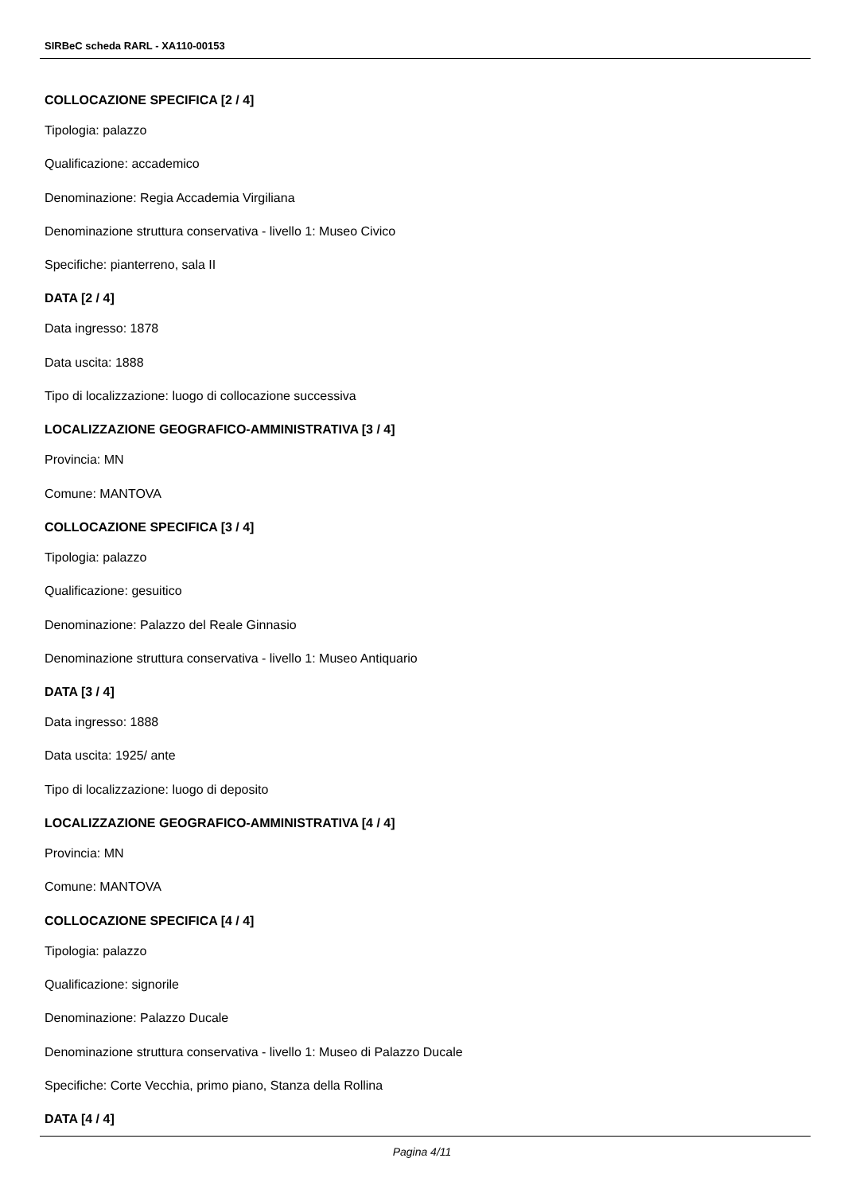SIRBeC scheda RARL - XA110-00153
COLLOCAZIONE SPECIFICA [2 / 4]
Tipologia: palazzo
Qualificazione: accademico
Denominazione: Regia Accademia Virgiliana
Denominazione struttura conservativa - livello 1: Museo Civico
Specifiche: pianterreno, sala II
DATA [2 / 4]
Data ingresso: 1878
Data uscita: 1888
Tipo di localizzazione: luogo di collocazione successiva
LOCALIZZAZIONE GEOGRAFICO-AMMINISTRATIVA [3 / 4]
Provincia: MN
Comune: MANTOVA
COLLOCAZIONE SPECIFICA [3 / 4]
Tipologia: palazzo
Qualificazione: gesuitico
Denominazione: Palazzo del Reale Ginnasio
Denominazione struttura conservativa - livello 1: Museo Antiquario
DATA [3 / 4]
Data ingresso: 1888
Data uscita: 1925/ ante
Tipo di localizzazione: luogo di deposito
LOCALIZZAZIONE GEOGRAFICO-AMMINISTRATIVA [4 / 4]
Provincia: MN
Comune: MANTOVA
COLLOCAZIONE SPECIFICA [4 / 4]
Tipologia: palazzo
Qualificazione: signorile
Denominazione: Palazzo Ducale
Denominazione struttura conservativa - livello 1: Museo di Palazzo Ducale
Specifiche: Corte Vecchia, primo piano, Stanza della Rollina
DATA [4 / 4]
Pagina 4/11